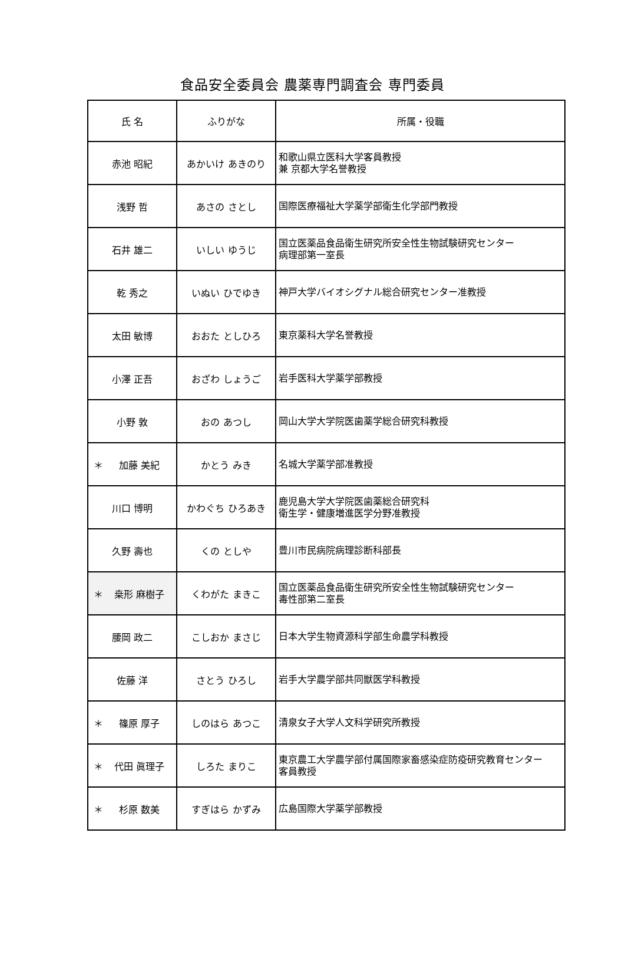食品安全委員会 農薬専門調査会 専門委員
| 氏 名 | ふりがな | 所属・役職 |
| --- | --- | --- |
| 赤池 昭紀 | あかいけ あきのり | 和歌山県立医科大学客員教授 兼 京都大学名誉教授 |
| 浅野 哲 | あさの さとし | 国際医療福祉大学薬学部衛生化学部門教授 |
| 石井 雄二 | いしい ゆうじ | 国立医薬品食品衛生研究所安全性生物試験研究センター 病理部第一室長 |
| 乾 秀之 | いぬい ひでゆき | 神戸大学バイオシグナル総合研究センター准教授 |
| 太田 敏博 | おおた としひろ | 東京薬科大学名誉教授 |
| 小澤 正吾 | おざわ しょうご | 岩手医科大学薬学部教授 |
| 小野 敦 | おの あつし | 岡山大学大学院医歯薬学総合研究科教授 |
| ＊ 加藤 美紀 | かとう みき | 名城大学薬学部准教授 |
| 川口 博明 | かわぐち ひろあき | 鹿児島大学大学院医歯薬総合研究科 衛生学・健康増進医学分野准教授 |
| 久野 壽也 | くの としや | 豊川市民病院病理診断科部長 |
| ＊ 桒形 麻樹子 | くわがた まきこ | 国立医薬品食品衛生研究所安全性生物試験研究センター 毒性部第二室長 |
| 腰岡 政二 | こしおか まさじ | 日本大学生物資源科学部生命農学科教授 |
| 佐藤 洋 | さとう ひろし | 岩手大学農学部共同獣医学科教授 |
| ＊ 篠原 厚子 | しのはら あつこ | 清泉女子大学人文科学研究所教授 |
| ＊ 代田 眞理子 | しろた まりこ | 東京農工大学農学部付属国際家畜感染症防疫研究教育センター 客員教授 |
| ＊ 杉原 数美 | すぎはら かずみ | 広島国際大学薬学部教授 |